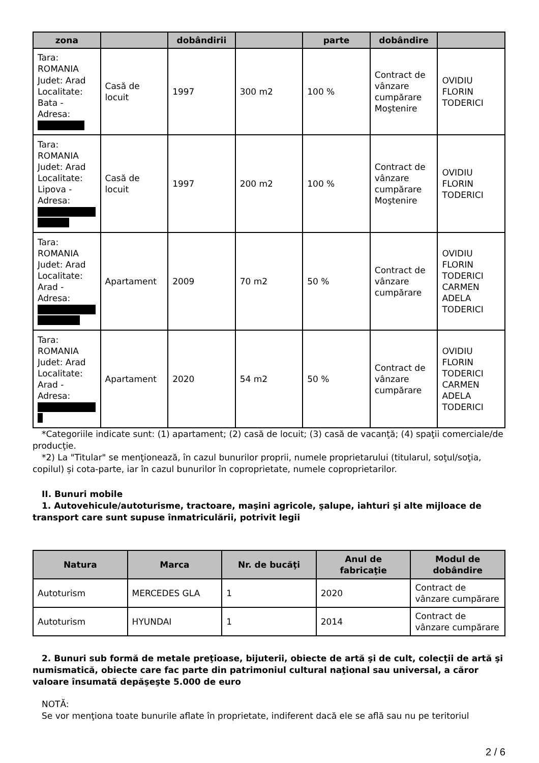| zona | | dobândirii | | parte | dobândire | |
| --- | --- | --- | --- | --- | --- | --- |
| Tara: ROMANIA Judet: Arad Localitate: Bata - Adresa: | Casă de locuit | 1997 | 300 m2 | 100 % | Contract de vânzare cumpărare Moştenire | OVIDIU FLORIN TODERICI |
| Tara: ROMANIA Judet: Arad Localitate: Lipova - Adresa: | Casă de locuit | 1997 | 200 m2 | 100 % | Contract de vânzare cumpărare Moştenire | OVIDIU FLORIN TODERICI |
| Tara: ROMANIA Judet: Arad Localitate: Arad - Adresa: | Apartament | 2009 | 70 m2 | 50 % | Contract de vânzare cumpărare | OVIDIU FLORIN TODERICI CARMEN ADELA TODERICI |
| Tara: ROMANIA Judet: Arad Localitate: Arad - Adresa: | Apartament | 2020 | 54 m2 | 50 % | Contract de vânzare cumpărare | OVIDIU FLORIN TODERICI CARMEN ADELA TODERICI |
*Categoriile indicate sunt: (1) apartament; (2) casă de locuit; (3) casă de vacanţă; (4) spaţii comerciale/de producţie.
*2) La "Titular" se menţionează, în cazul bunurilor proprii, numele proprietarului (titularul, soţul/soţia, copilul) și cota-parte, iar în cazul bunurilor în coproprietate, numele coproprietarilor.
II. Bunuri mobile
1. Autovehicule/autoturisme, tractoare, maşini agricole, şalupe, iahturi şi alte mijloace de transport care sunt supuse înmatriculării, potrivit legii
| Natura | Marca | Nr. de bucăţi | Anul de fabricaţie | Modul de dobândire |
| --- | --- | --- | --- | --- |
| Autoturism | MERCEDES GLA | 1 | 2020 | Contract de vânzare cumpărare |
| Autoturism | HYUNDAI | 1 | 2014 | Contract de vânzare cumpărare |
2. Bunuri sub formă de metale preţioase, bijuterii, obiecte de artă şi de cult, colecţii de artă şi numismatică, obiecte care fac parte din patrimoniul cultural naţional sau universal, a căror valoare însumată depăşeşte 5.000 de euro
NOTĂ:
Se vor menţiona toate bunurile aflate în proprietate, indiferent dacă ele se află sau nu pe teritoriul
2 / 6